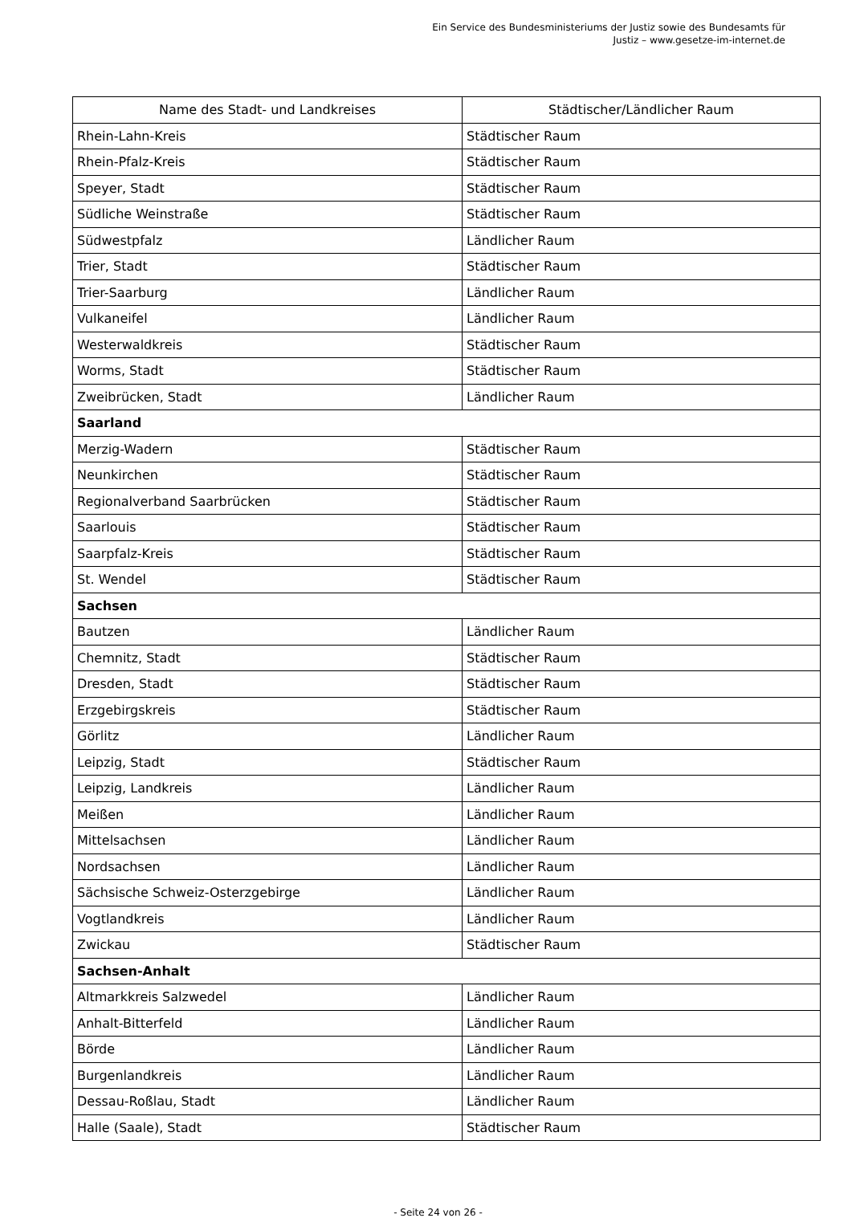Ein Service des Bundesministeriums der Justiz sowie des Bundesamts für
Justiz – www.gesetze-im-internet.de
| Name des Stadt- und Landkreises | Städtischer/Ländlicher Raum |
| --- | --- |
| Rhein-Lahn-Kreis | Städtischer Raum |
| Rhein-Pfalz-Kreis | Städtischer Raum |
| Speyer, Stadt | Städtischer Raum |
| Südliche Weinstraße | Städtischer Raum |
| Südwestpfalz | Ländlicher Raum |
| Trier, Stadt | Städtischer Raum |
| Trier-Saarburg | Ländlicher Raum |
| Vulkaneifel | Ländlicher Raum |
| Westerwaldkreis | Städtischer Raum |
| Worms, Stadt | Städtischer Raum |
| Zweibrücken, Stadt | Ländlicher Raum |
| Saarland | |
| Merzig-Wadern | Städtischer Raum |
| Neunkirchen | Städtischer Raum |
| Regionalverband Saarbrücken | Städtischer Raum |
| Saarlouis | Städtischer Raum |
| Saarpfalz-Kreis | Städtischer Raum |
| St. Wendel | Städtischer Raum |
| Sachsen | |
| Bautzen | Ländlicher Raum |
| Chemnitz, Stadt | Städtischer Raum |
| Dresden, Stadt | Städtischer Raum |
| Erzgebirgskreis | Städtischer Raum |
| Görlitz | Ländlicher Raum |
| Leipzig, Stadt | Städtischer Raum |
| Leipzig, Landkreis | Ländlicher Raum |
| Meißen | Ländlicher Raum |
| Mittelsachsen | Ländlicher Raum |
| Nordsachsen | Ländlicher Raum |
| Sächsische Schweiz-Osterzgebirge | Ländlicher Raum |
| Vogtlandkreis | Ländlicher Raum |
| Zwickau | Städtischer Raum |
| Sachsen-Anhalt | |
| Altmarkkreis Salzwedel | Ländlicher Raum |
| Anhalt-Bitterfeld | Ländlicher Raum |
| Börde | Ländlicher Raum |
| Burgenlandkreis | Ländlicher Raum |
| Dessau-Roßlau, Stadt | Ländlicher Raum |
| Halle (Saale), Stadt | Städtischer Raum |
- Seite 24 von 26 -